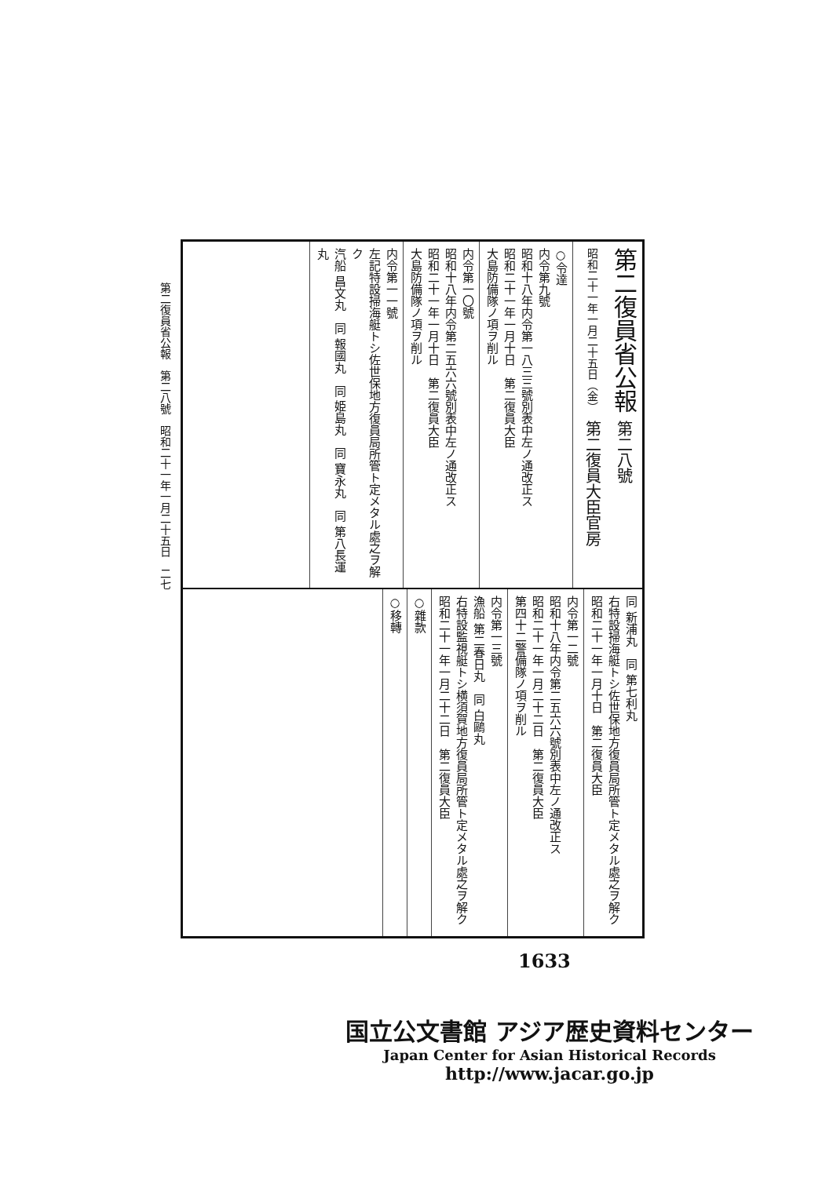第二復員省公報　第二八號　昭和二十一年一月二十五日　二七
第二復員省公報 第二八號
昭和二十一年一月二十五日（金） 第二復員大臣官房
○令達
内令第九號
昭和十八年内令第一八三三號別表中左ノ通改正ス
昭和二十一年一月十日　第二復員大臣
大島防備隊ノ項ヲ削ル
内令第一〇號
昭和十八年内令第二五六六號別表中左ノ通改正ス
昭和二十一年一月十日　第二復員大臣
大島防備隊ノ項ヲ削ル
内令第一一號
左記特設掃海艇トシ佐世保地方復員局所管ト定メタル處之ヲ解ク
汽船 昌文丸　同 報國丸　同 姫島丸　同 寶永丸　同 第八長運丸
同 新浦丸　同 第七利丸
右特設掃海艇トシ佐世保地方復員局所管ト定メタル處之ヲ解ク
昭和二十一年一月十日　第二復員大臣
内令第一二號
昭和十八年内令第二五六六號別表中左ノ通改正ス
昭和二十一年一月二十二日　第二復員大臣
第四十二警備隊ノ項ヲ削ル
内令第一三號
漁船 第二春日丸　同 白鷗丸
右特設監視艇トシ横須賀地方復員局所管ト定メタル處之ヲ解ク
昭和二十一年一月二十二日　第二復員大臣
○雜款
○移轉
1633
国立公文書館 アジア歴史資料センター
Japan Center for Asian Historical Records
http://www.jacar.go.jp